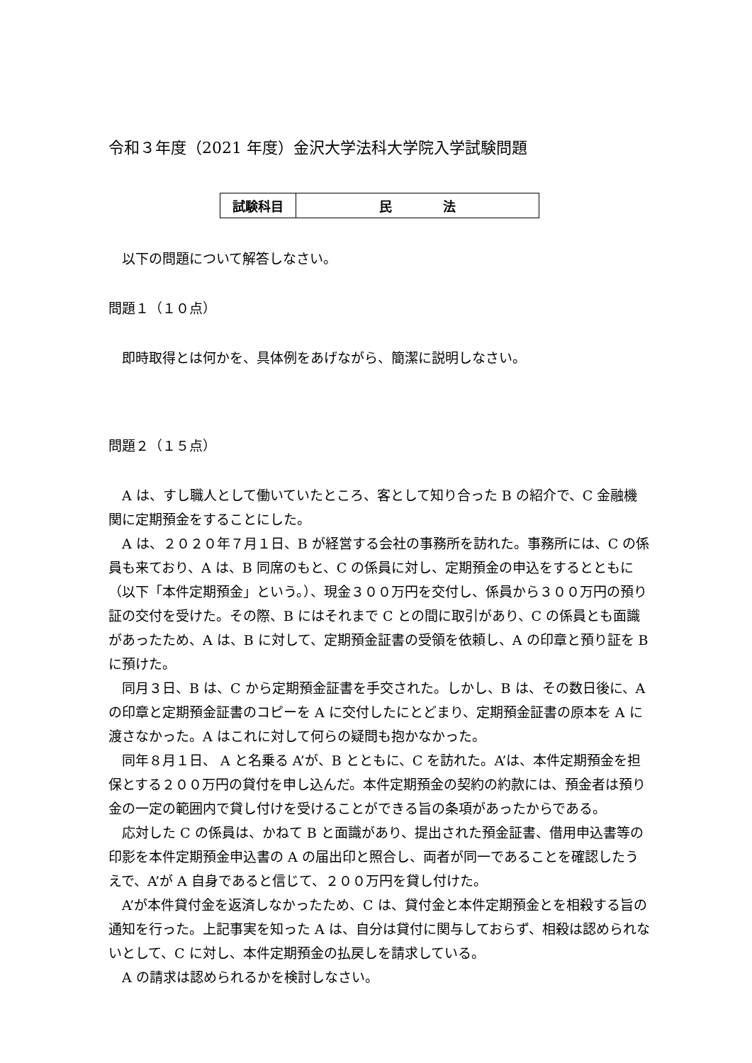令和３年度（2021 年度）金沢大学法科大学院入学試験問題
| 試験科目 | 民 法 |
以下の問題について解答しなさい。
問題１（１０点）
即時取得とは何かを、具体例をあげながら、簡潔に説明しなさい。
問題２（１５点）
A は、すし職人として働いていたところ、客として知り合った B の紹介で、C 金融機関に定期預金をすることにした。
A は、２０２０年７月１日、B が経営する会社の事務所を訪れた。事務所には、C の係員も来ており、A は、B 同席のもと、C の係員に対し、定期預金の申込をするとともに（以下「本件定期預金」という。）、現金３００万円を交付し、係員から３００万円の預り証の交付を受けた。その際、B にはそれまで C との間に取引があり、C の係員とも面識があったため、A は、B に対して、定期預金証書の受領を依頼し、A の印章と預り証を B に預けた。
同月３日、B は、C から定期預金証書を手交された。しかし、B は、その数日後に、A の印章と定期預金証書のコピーを A に交付したにとどまり、定期預金証書の原本を A に渡さなかった。A はこれに対して何らの疑問も抱かなかった。
同年８月１日、 A と名乗る A’が、B とともに、C を訪れた。A’は、本件定期預金を担保とする２００万円の貸付を申し込んだ。本件定期預金の契約の約款には、預金者は預り金の一定の範囲内で貸し付けを受けることができる旨の条項があったからである。
応対した C の係員は、かねて B と面識があり、提出された預金証書、借用申込書等の印影を本件定期預金申込書の A の届出印と照合し、両者が同一であることを確認したうえで、A’が A 自身であると信じて、２００万円を貸し付けた。
A’が本件貸付金を返済しなかったため、C は、貸付金と本件定期預金とを相殺する旨の通知を行った。上記事実を知った A は、自分は貸付に関与しておらず、相殺は認められないとして、C に対し、本件定期預金の払戻しを請求している。
A の請求は認められるかを検討しなさい。